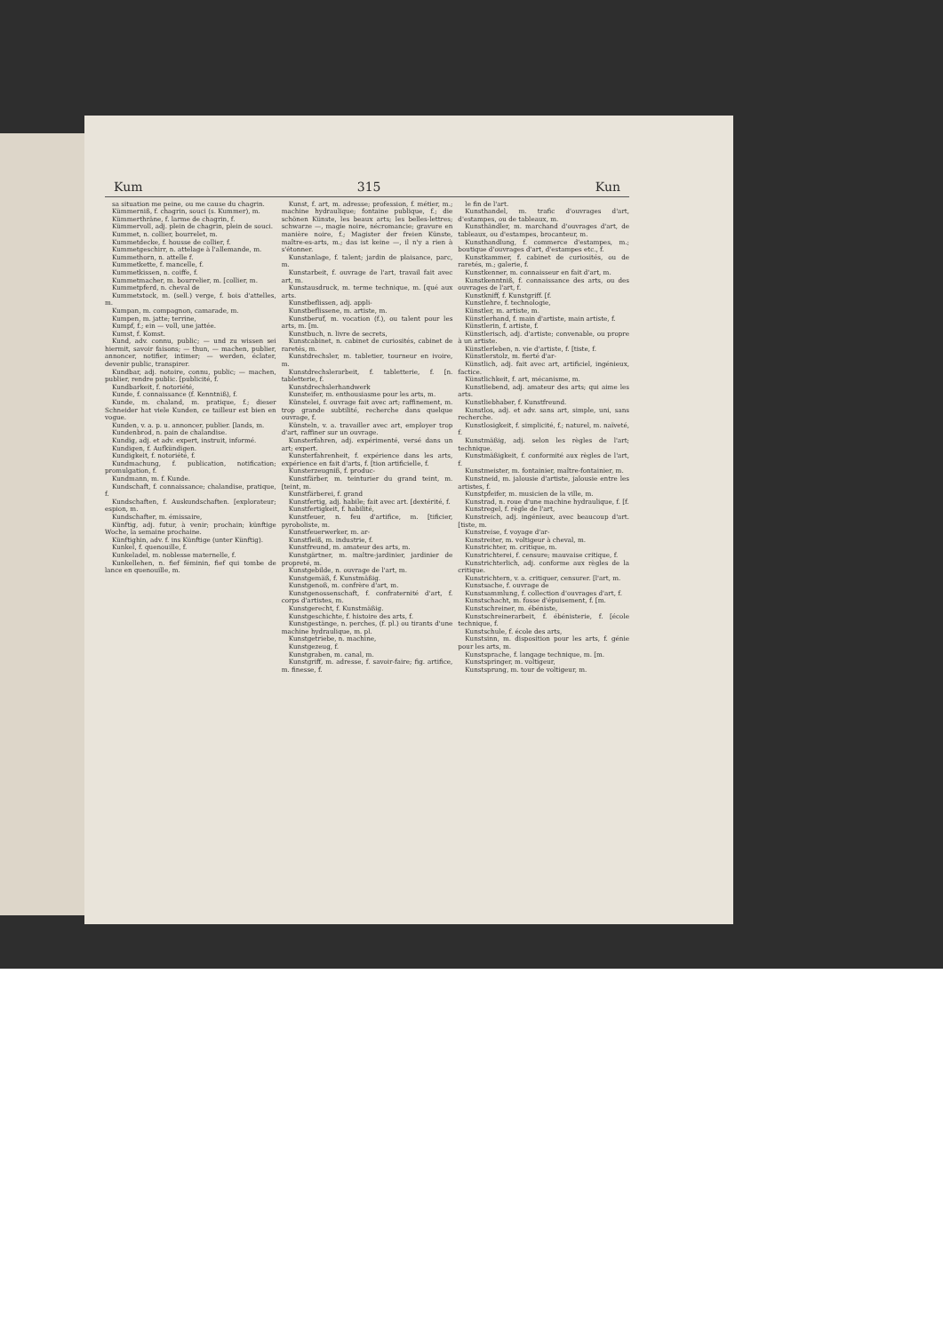Kum 315 Kun
sa situation me peine, ou me cause du chagrin.
Kümmerniß, f. chagrin, souci (s. Kummer), m.
Kümmerthräne, f. larme de chagrin, f.
Kümmervoll, adj. plein de chagrin, plein de souci.
Kummet, n. collier, bourrelet, m.
Kummetdecke, f. housse de collier, f.
Kummetgeschirr, n. attelage à l'allemande, m.
Kummethorn, n. attelle f.
Kummetkette, f. mancelle, f.
Kummetkissen, n. coiffe, f.
Kummetmacher, m. bourrelier, m. [collier, m.
Kummetpferd, n. cheval de
Kummetstock, m. (sell.) verge, f. bois d'attelles, m.
Kumpan, m. compagnon, camarade, m.
Kumpen, m. jatte; terrine,
Kumpf, f.; ein — voll, une jattée.
Kumst, f. Komst.
Kund, adv. connu, public; — und zu wissen sei hiermit, savoir faisons; — thun, — machen, publier, annoncer, notifier, intimer; — werden, éclater, devenir public, transpirer.
Kundbar, adj. notoire, connu, public; — machen, publier, rendre public. [publicité, f.
Kundbarkeit, f. notoriété,
Kunde, f. connaissance (f. Kenntniß), f.
Kunde, m. chaland, m. pratique, f.; dieser Schneider hat viele Kunden, ce tailleur est bien en vogue.
Kunden, v. a. p. u. annoncer, publier. [lands, m.
Kundenbrod, n. pain de chalandise.
Kundig, adj. et adv. expert, instruit, informé.
Kundigen, f. Aufkündigen.
Kundigkeit, f. notoriété, f.
Kundmachung, f. publication, notification; promulgation, f.
Kundmann, m. f. Kunde.
Kundschaft, f. connaissance; chalandise, pratique, f.
Kundschaften, f. Auskundschaften. [explorateur; espion, m.
Kundschafter, m. émissaire,
Künftig, adj. futur, à venir; prochain; künftige Woche, la semaine prochaine.
Künftighin, adv. f. ins Künftige (unter Künftig).
Kunkel, f. quenouille, f.
Kunkeladel, m. noblesse maternelle, f.
Kunkellehen, n. fief féminin, fief qui tombe de lance en quenouille, m.
Kunst, f. art, m. adresse; profession, f. métier, m.; machine hydraulique; fontaine publique, f.; die schönen Künste, les beaux arts; les belles-lettres; schwarze —, magie noire, nécromancie; gravure en manière noire, f.; Magister der freien Künste, maître-es-arts, m.; das ist keine —, il n'y a rien à s'étonner.
Kunstanlage, f. talent; jardin de plaisance, parc, m.
Kunstarbeit, f. ouvrage de l'art, travail fait avec art, m.
Kunstausdruck, m. terme technique, m. [qué aux arts.
Kunstbeflissen, adj. appli-
Kunstbeflissene, m. artiste, m.
Kunstberuf, m. vocation (f.), ou talent pour les arts, m. [m.
Kunstbuch, n. livre de secrets,
Kunstcabinet, n. cabinet de curiosités, cabinet de raretés, m.
Kunstdrechsler, m. tabletier, tourneur en ivoire, m.
Kunstdrechslerarbeit, f. tabletterie, f. [n. tabletterie, f.
Kunstdrechslerhandwerk
Kunsteifer, m. enthousiasme pour les arts, m.
Künstelei, f. ouvrage fait avec art; raffinement, m. trop grande subtilité, recherche dans quelque ouvrage, f.
Künsteln, v. a. travailler avec art, employer trop d'art, raffiner sur un ouvrage.
Kunsterfahren, adj. expérimenté, versé dans un art; expert.
Kunsterfahrenheit, f. expérience dans les arts, expérience en fait d'arts, f. [tion artificielle, f.
Kunsterzeugniß, f. produc-
Kunstfärber, m. teinturier du grand teint, m. [teint, m.
Kunstfärberei, f. grand
Kunstfertig, adj. habile; fait avec art. [dextérité, f.
Kunstfertigkeit, f. habilité,
Kunstfeuer, n. feu d'artifice, m. [tificier, pyroboliste, m.
Kunstfeuerwerker, m. ar-
Kunstfleiß, m. industrie, f.
Kunstfreund, m. amateur des arts, m.
Kunstgärtner, m. maître-jardinier, jardinier de propreté, m.
Kunstgebilde, n. ouvrage de l'art, m.
Kunstgemäß, f. Kunstmäßig.
Kunstgenoß, m. confrère d'art, m.
Kunstgenossenschaft, f. confraternité d'art, f. corps d'artistes, m.
Kunstgerecht, f. Kunstmäßig.
Kunstgeschichte, f. histoire des arts, f.
Kunstgestänge, n. perches, (f. pl.) ou tirants d'une machine hydraulique, m. pl.
Kunstgetriebe, n. machine,
Kunstgezeug, f.
Kunstgraben, m. canal, m.
Kunstgriff, m. adresse, f. savoir-faire; fig. artifice, m. finesse, f.
le fin de l'art.
Kunsthandel, m. trafic d'ouvrages d'art, d'estampes, ou de tableaux, m.
Kunsthändler, m. marchand d'ouvrages d'art, de tableaux, ou d'estampes, brocanteur, m.
Kunsthandlung, f. commerce d'estampes, m.; boutique d'ouvrages d'art, d'estampes etc., f.
Kunstkammer, f. cabinet de curiosités, ou de raretés, m.; galerie, f.
Kunstkenner, m. connaisseur en fait d'art, m.
Kunstkenntniß, f. connaissance des arts, ou des ouvrages de l'art, f.
Kunstkniff, f. Kunstgriff. [f.
Kunstlehre, f. technologie,
Künstler, m. artiste, m.
Künstlerhand, f. main d'artiste, main artiste, f.
Künstlerin, f. artiste, f.
Künstlerisch, adj. d'artiste; convenable, ou propre à un artiste.
Künstlerleben, n. vie d'artiste, f. [tiste, f.
Künstlerstolz, m. fierté d'ar-
Künstlich, adj. fait avec art, artificiel, ingénieux, factice.
Künstlichkeit, f. art, mécanisme, m.
Kunstliebend, adj. amateur des arts; qui aime les arts.
Kunstliebhaber, f. Kunstfreund.
Kunstlos, adj. et adv. sans art, simple, uni, sans recherche.
Kunstlosigkeit, f. simplicité, f.; naturel, m. naïveté, f.
Kunstmäßig, adj. selon les règles de l'art; technique.
Kunstmäßigkeit, f. conformité aux règles de l'art, f.
Kunstmeister, m. fontainier, maître-fontainier, m.
Kunstneid, m. jalousie d'artiste, jalousie entre les artistes, f.
Kunstpfeifer, m. musicien de la ville, m.
Kunstrad, n. roue d'une machine hydraulique, f. [f.
Kunstregel, f. règle de l'art,
Kunstreich, adj. ingénieux, avec beaucoup d'art. [tiste, m.
Kunstreise, f. voyage d'ar-
Kunstreiter, m. voltigeur à cheval, m.
Kunstrichter, m. critique, m.
Kunstrichterei, f. censure; mauvaise critique, f.
Kunstrichterlich, adj. conforme aux règles de la critique.
Kunstrichtern, v. a. critiquer, censurer. [l'art, m.
Kunstsache, f. ouvrage de
Kunstsammlung, f. collection d'ouvrages d'art, f.
Kunstschacht, m. fosse d'épuisement, f. [m.
Kunstschreiner, m. ébéniste,
Kunstschreinerarbeit, f. ébénisterie, f. [école technique, f.
Kunstschule, f. école des arts,
Kunstsinn, m. disposition pour les arts, f. génie pour les arts, m.
Kunstsprache, f. langage technique, m. [m.
Kunstspringer, m. voltigeur,
Kunstsprung, m. tour de voltigeur, m.